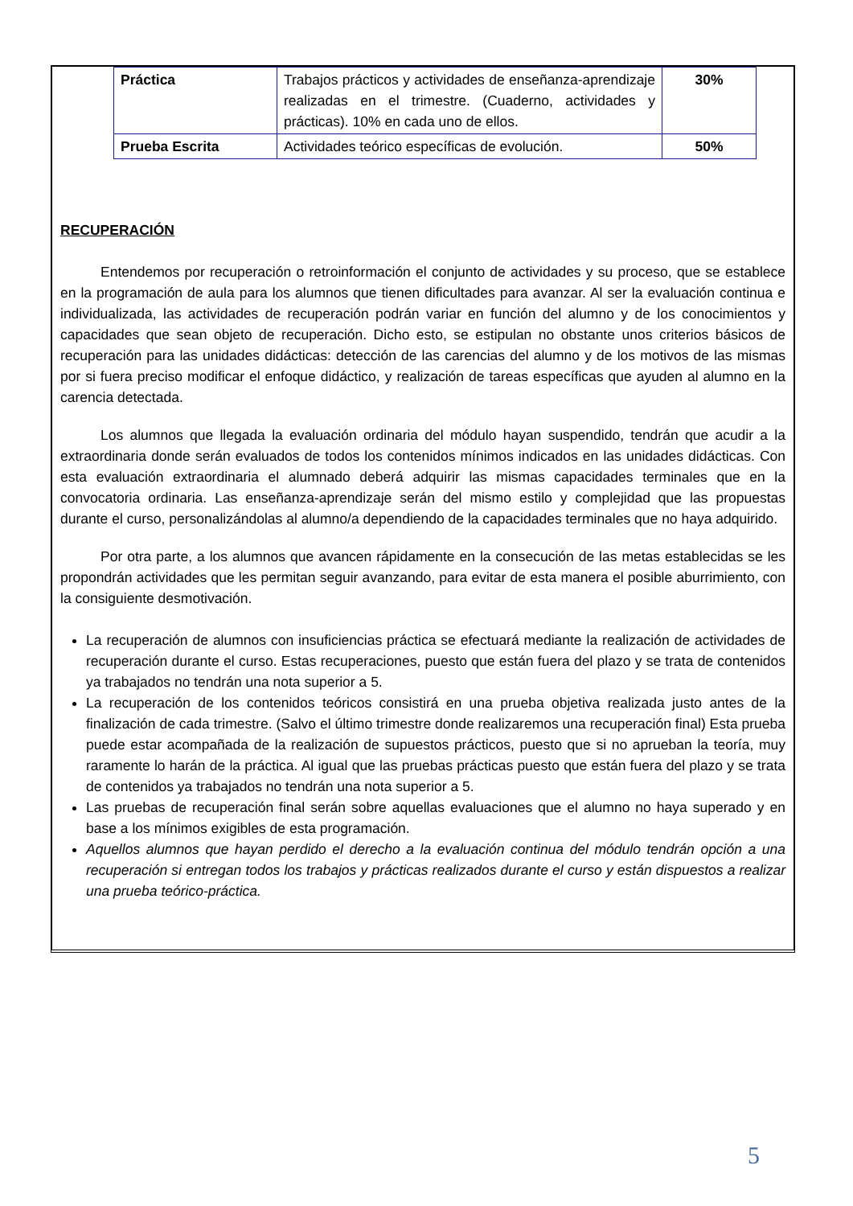| Práctica | Trabajos prácticos y actividades de enseñanza-aprendizaje realizadas en el trimestre. (Cuaderno, actividades y prácticas). 10% en cada uno de ellos. | 30% |
| Prueba Escrita | Actividades teórico específicas de evolución. | 50% |
RECUPERACIÓN
Entendemos por recuperación o retroinformación el conjunto de actividades y su proceso, que se establece en la programación de aula para los alumnos que tienen dificultades para avanzar. Al ser la evaluación continua e individualizada, las actividades de recuperación podrán variar en función del alumno y de los conocimientos y capacidades que sean objeto de recuperación. Dicho esto, se estipulan no obstante unos criterios básicos de recuperación para las unidades didácticas: detección de las carencias del alumno y de los motivos de las mismas por si fuera preciso modificar el enfoque didáctico, y realización de tareas específicas que ayuden al alumno en la carencia detectada.
Los alumnos que llegada la evaluación ordinaria del módulo hayan suspendido, tendrán que acudir a la extraordinaria donde serán evaluados de todos los contenidos mínimos indicados en las unidades didácticas. Con esta evaluación extraordinaria el alumnado deberá adquirir las mismas capacidades terminales que en la convocatoria ordinaria. Las enseñanza-aprendizaje serán del mismo estilo y complejidad que las propuestas durante el curso, personalizándolas al alumno/a dependiendo de la capacidades terminales que no haya adquirido.
Por otra parte, a los alumnos que avancen rápidamente en la consecución de las metas establecidas se les propondrán actividades que les permitan seguir avanzando, para evitar de esta manera el posible aburrimiento, con la consiguiente desmotivación.
La recuperación de alumnos con insuficiencias práctica se efectuará mediante la realización de actividades de recuperación durante el curso. Estas recuperaciones, puesto que están fuera del plazo y se trata de contenidos ya trabajados no tendrán una nota superior a 5.
La recuperación de los contenidos teóricos consistirá en una prueba objetiva realizada justo antes de la finalización de cada trimestre. (Salvo el último trimestre donde realizaremos una recuperación final) Esta prueba puede estar acompañada de la realización de supuestos prácticos, puesto que si no aprueban la teoría, muy raramente lo harán de la práctica. Al igual que las pruebas prácticas puesto que están fuera del plazo y se trata de contenidos ya trabajados no tendrán una nota superior a 5.
Las pruebas de recuperación final serán sobre aquellas evaluaciones que el alumno no haya superado y en base a los mínimos exigibles de esta programación.
Aquellos alumnos que hayan perdido el derecho a la evaluación continua del módulo tendrán opción a una recuperación si entregan todos los trabajos y prácticas realizados durante el curso y están dispuestos a realizar una prueba teórico-práctica.
5